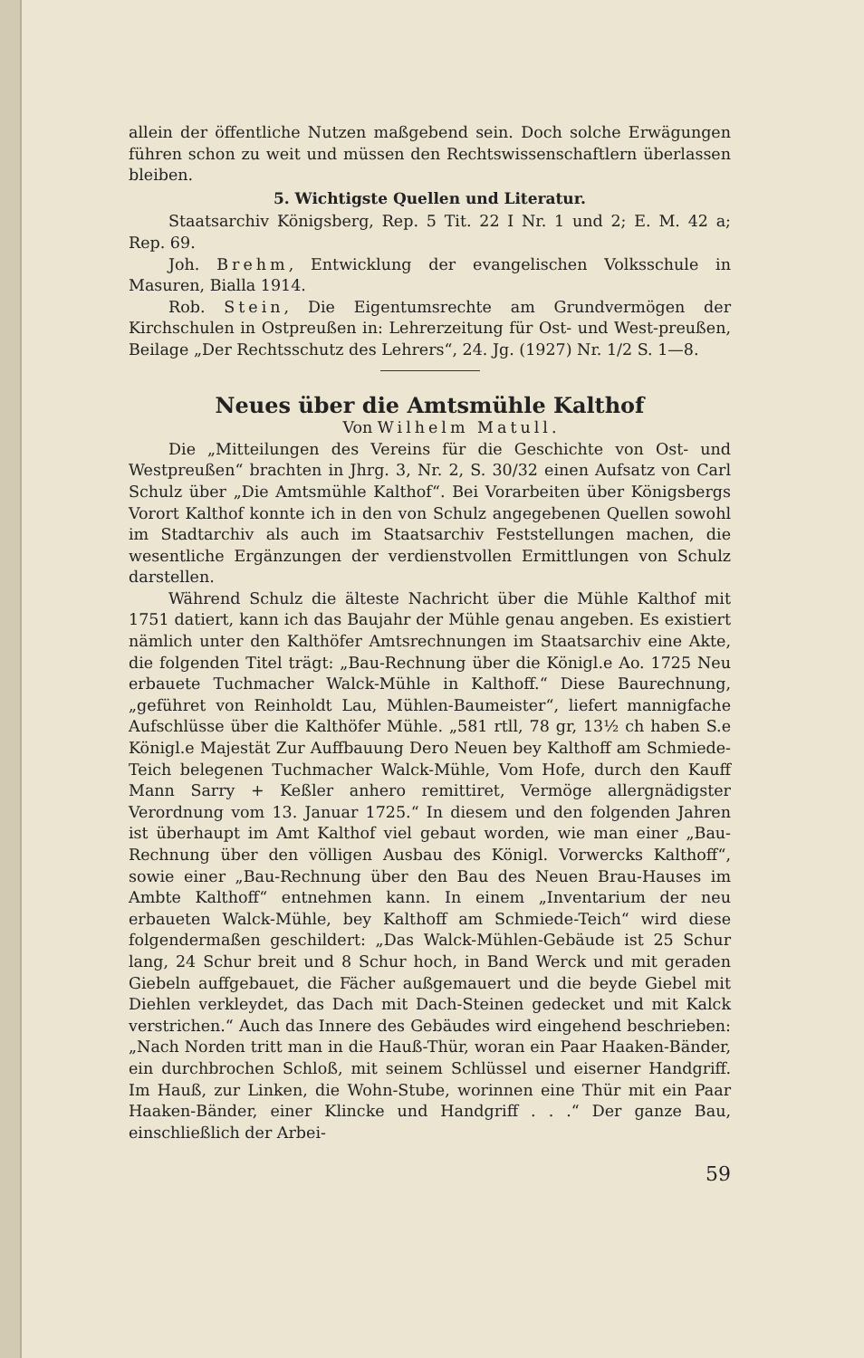allein der öffentliche Nutzen maßgebend sein. Doch solche Erwägungen führen schon zu weit und müssen den Rechtswissenschaftlern überlassen bleiben.
5. Wichtigste Quellen und Literatur.
Staatsarchiv Königsberg, Rep. 5 Tit. 22 I Nr. 1 und 2; E. M. 42 a; Rep. 69.
Joh. Brehm, Entwicklung der evangelischen Volksschule in Masuren, Bialla 1914.
Rob. Stein, Die Eigentumsrechte am Grundvermögen der Kirchschulen in Ostpreußen in: Lehrerzeitung für Ost- und West-preußen, Beilage „Der Rechtsschutz des Lehrers“, 24. Jg. (1927) Nr. 1/2 S. 1—8.
Neues über die Amtsmühle Kalthof
Von Wilhelm Matull.
Die „Mitteilungen des Vereins für die Geschichte von Ost- und Westpreußen“ brachten in Jhrg. 3, Nr. 2, S. 30/32 einen Aufsatz von Carl Schulz über „Die Amtsmühle Kalthof“. Bei Vorarbeiten über Königsbergs Vorort Kalthof konnte ich in den von Schulz angegebenen Quellen sowohl im Stadtarchiv als auch im Staatsarchiv Feststellungen machen, die wesentliche Ergänzungen der verdienstvollen Ermittlungen von Schulz darstellen.
Während Schulz die älteste Nachricht über die Mühle Kalthof mit 1751 datiert, kann ich das Baujahr der Mühle genau angeben. Es existiert nämlich unter den Kalthöfer Amtsrechnungen im Staatsarchiv eine Akte, die folgenden Titel trägt: „Bau-Rechnung über die Königl.e Ao. 1725 Neu erbauete Tuchmacher Walck-Mühle in Kalthoff.“ Diese Baurechnung, „geführet von Reinholdt Lau, Mühlen-Baumeister“, liefert mannigfache Aufschlüsse über die Kalthöfer Mühle. „581 rtll, 78 gr, 13½ ch haben S.e Königl.e Majestät Zur Auffbauung Dero Neuen bey Kalthoff am Schmiede-Teich belegenen Tuchmacher Walck-Mühle, Vom Hofe, durch den Kauff Mann Sarry + Keßler anhero remittiret, Vermöge allergnädigster Verordnung vom 13. Januar 1725.“ In diesem und den folgenden Jahren ist überhaupt im Amt Kalthof viel gebaut worden, wie man einer „Bau-Rechnung über den völligen Ausbau des Königl. Vorwercks Kalthoff“, sowie einer „Bau-Rechnung über den Bau des Neuen Brau-Hauses im Ambte Kalthoff“ entnehmen kann. In einem „Inventarium der neu erbaueten Walck-Mühle, bey Kalthoff am Schmiede-Teich“ wird diese folgendermaßen geschildert: „Das Walck-Mühlen-Gebäude ist 25 Schur lang, 24 Schur breit und 8 Schur hoch, in Band Werck und mit geraden Giebeln auffgebauet, die Fächer außgemauert und die beyde Giebel mit Diehlen verkleydet, das Dach mit Dach-Steinen gedecket und mit Kalck verstrichen.“ Auch das Innere des Gebäudes wird eingehend beschrieben: „Nach Norden tritt man in die Hauß-Thür, woran ein Paar Haaken-Bänder, ein durchbrochen Schloß, mit seinem Schlüssel und eiserner Handgriff. Im Hauß, zur Linken, die Wohn-Stube, worinnen eine Thür mit ein Paar Haaken-Bänder, einer Klincke und Handgriff . . .“ Der ganze Bau, einschließlich der Arbei-
59